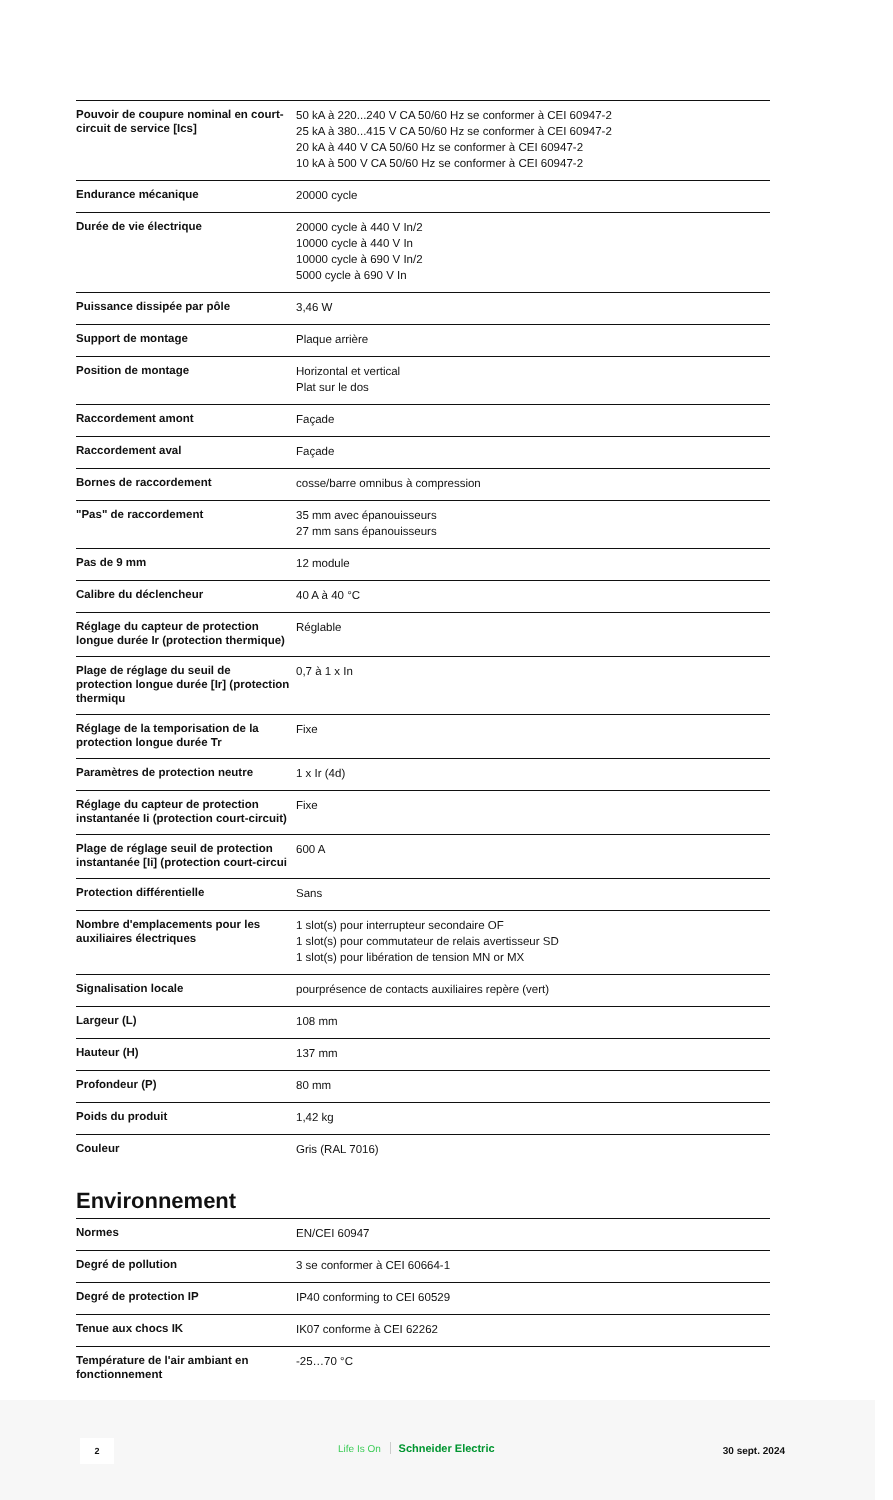| Pouvoir de coupure nominal en court-circuit de service [Ics] | 50 kA à 220...240 V CA 50/60 Hz se conformer à CEI 60947-2 25 kA à 380...415 V CA 50/60 Hz se conformer à CEI 60947-2 20 kA à 440 V CA 50/60 Hz se conformer à CEI 60947-2 10 kA à 500 V CA 50/60 Hz se conformer à CEI 60947-2 |
| Endurance mécanique | 20000 cycle |
| Durée de vie électrique | 20000 cycle à 440 V In/2 10000 cycle à 440 V In 10000 cycle à 690 V In/2 5000 cycle à 690 V In |
| Puissance dissipée par pôle | 3,46 W |
| Support de montage | Plaque arrière |
| Position de montage | Horizontal et vertical Plat sur le dos |
| Raccordement amont | Façade |
| Raccordement aval | Façade |
| Bornes de raccordement | cosse/barre omnibus à compression |
| "Pas" de raccordement | 35 mm avec épanouisseurs 27 mm sans épanouisseurs |
| Pas de 9 mm | 12 module |
| Calibre du déclencheur | 40 A à 40 °C |
| Réglage du capteur de protection longue durée Ir (protection thermique) | Réglable |
| Plage de réglage du seuil de protection longue durée [Ir] (protection thermiqu | 0,7 à 1 x In |
| Réglage de la temporisation de la protection longue durée Tr | Fixe |
| Paramètres de protection neutre | 1 x Ir (4d) |
| Réglage du capteur de protection instantanée Ii (protection court-circuit) | Fixe |
| Plage de réglage seuil de protection instantanée [Ii] (protection court-circui | 600 A |
| Protection différentielle | Sans |
| Nombre d'emplacements pour les auxiliaires électriques | 1 slot(s) pour interrupteur secondaire OF 1 slot(s) pour commutateur de relais avertisseur SD 1 slot(s) pour libération de tension MN or MX |
| Signalisation locale | pourprésence de contacts auxiliaires repère (vert) |
| Largeur (L) | 108 mm |
| Hauteur (H) | 137 mm |
| Profondeur (P) | 80 mm |
| Poids du produit | 1,42 kg |
| Couleur | Gris (RAL 7016) |
Environnement
| Normes | EN/CEI 60947 |
| Degré de pollution | 3 se conformer à CEI 60664-1 |
| Degré de protection IP | IP40 conforming to CEI 60529 |
| Tenue aux chocs IK | IK07 conforme à CEI 62262 |
| Température de l'air ambiant en fonctionnement | -25…70 °C |
2 Life Is On Schneider Electric 30 sept. 2024